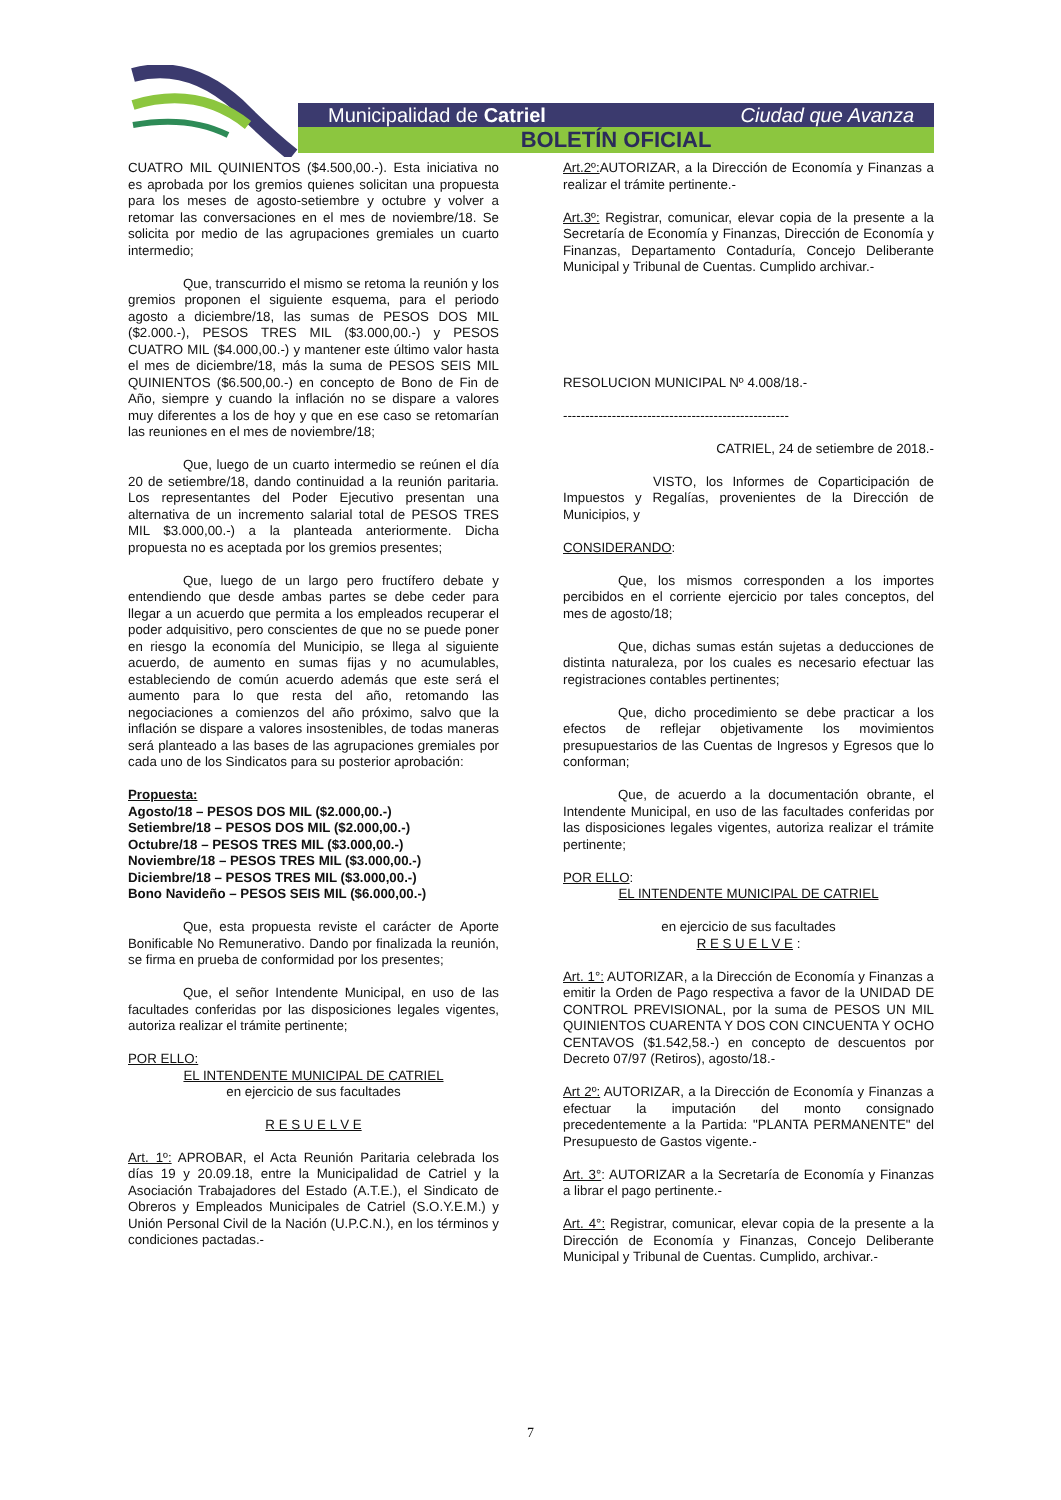Municipalidad de Catriel Ciudad que Avanza
BOLETÍN OFICIAL
CUATRO MIL QUINIENTOS ($4.500,00.-). Esta iniciativa no es aprobada por los gremios quienes solicitan una propuesta para los meses de agosto-setiembre y octubre y volver a retomar las conversaciones en el mes de noviembre/18. Se solicita por medio de las agrupaciones gremiales un cuarto intermedio;
Que, transcurrido el mismo se retoma la reunión y los gremios proponen el siguiente esquema, para el periodo agosto a diciembre/18, las sumas de PESOS DOS MIL ($2.000.-), PESOS TRES MIL ($3.000,00.-) y PESOS CUATRO MIL ($4.000,00.-) y mantener este último valor hasta el mes de diciembre/18, más la suma de PESOS SEIS MIL QUINIENTOS ($6.500,00.-) en concepto de Bono de Fin de Año, siempre y cuando la inflación no se dispare a valores muy diferentes a los de hoy y que en ese caso se retomarían las reuniones en el mes de noviembre/18;
Que, luego de un cuarto intermedio se reúnen el día 20 de setiembre/18, dando continuidad a la reunión paritaria. Los representantes del Poder Ejecutivo presentan una alternativa de un incremento salarial total de PESOS TRES MIL $3.000,00.-) a la planteada anteriormente. Dicha propuesta no es aceptada por los gremios presentes;
Que, luego de un largo pero fructífero debate y entendiendo que desde ambas partes se debe ceder para llegar a un acuerdo que permita a los empleados recuperar el poder adquisitivo, pero conscientes de que no se puede poner en riesgo la economía del Municipio, se llega al siguiente acuerdo, de aumento en sumas fijas y no acumulables, estableciendo de común acuerdo además que este será el aumento para lo que resta del año, retomando las negociaciones a comienzos del año próximo, salvo que la inflación se dispare a valores insostenibles, de todas maneras será planteado a las bases de las agrupaciones gremiales por cada uno de los Sindicatos para su posterior aprobación:
Propuesta:
Agosto/18 – PESOS DOS MIL ($2.000,00.-)
Setiembre/18 – PESOS DOS MIL ($2.000,00.-)
Octubre/18 – PESOS TRES MIL ($3.000,00.-)
Noviembre/18 – PESOS TRES MIL ($3.000,00.-)
Diciembre/18 – PESOS TRES MIL ($3.000,00.-)
Bono Navideño – PESOS SEIS MIL ($6.000,00.-)
Que, esta propuesta reviste el carácter de Aporte Bonificable No Remunerativo. Dando por finalizada la reunión, se firma en prueba de conformidad por los presentes;
Que, el señor Intendente Municipal, en uso de las facultades conferidas por las disposiciones legales vigentes, autoriza realizar el trámite pertinente;
POR ELLO:
EL INTENDENTE MUNICIPAL DE CATRIEL
en ejercicio de sus facultades
R E S U E L V E
Art. 1º: APROBAR, el Acta Reunión Paritaria celebrada los días 19 y 20.09.18, entre la Municipalidad de Catriel y la Asociación Trabajadores del Estado (A.T.E.), el Sindicato de Obreros y Empleados Municipales de Catriel (S.O.Y.E.M.) y Unión Personal Civil de la Nación (U.P.C.N.), en los términos y condiciones pactadas.-
Art.2º: AUTORIZAR, a la Dirección de Economía y Finanzas a realizar el trámite pertinente.-
Art.3º: Registrar, comunicar, elevar copia de la presente a la Secretaría de Economía y Finanzas, Dirección de Economía y Finanzas, Departamento Contaduría, Concejo Deliberante Municipal y Tribunal de Cuentas. Cumplido archivar.-
RESOLUCION MUNICIPAL Nº 4.008/18.-
---------------------------------------------------
CATRIEL, 24 de setiembre de 2018.-
VISTO, los Informes de Coparticipación de Impuestos y Regalías, provenientes de la Dirección de Municipios, y
CONSIDERANDO:
Que, los mismos corresponden a los importes percibidos en el corriente ejercicio por tales conceptos, del mes de agosto/18;
Que, dichas sumas están sujetas a deducciones de distinta naturaleza, por los cuales es necesario efectuar las registraciones contables pertinentes;
Que, dicho procedimiento se debe practicar a los efectos de reflejar objetivamente los movimientos presupuestarios de las Cuentas de Ingresos y Egresos que lo conforman;
Que, de acuerdo a la documentación obrante, el Intendente Municipal, en uso de las facultades conferidas por las disposiciones legales vigentes, autoriza realizar el trámite pertinente;
POR ELLO:
EL INTENDENTE MUNICIPAL DE CATRIEL
en ejercicio de sus facultades
R E S U E L V E :
Art. 1°: AUTORIZAR, a la Dirección de Economía y Finanzas a emitir la Orden de Pago respectiva a favor de la UNIDAD DE CONTROL PREVISIONAL, por la suma de PESOS UN MIL QUINIENTOS CUARENTA Y DOS CON CINCUENTA Y OCHO CENTAVOS ($1.542,58.-) en concepto de descuentos por Decreto 07/97 (Retiros), agosto/18.-
Art 2º: AUTORIZAR, a la Dirección de Economía y Finanzas a efectuar la imputación del monto consignado precedentemente a la Partida: "PLANTA PERMANENTE" del Presupuesto de Gastos vigente.-
Art. 3°: AUTORIZAR a la Secretaría de Economía y Finanzas a librar el pago pertinente.-
Art. 4°: Registrar, comunicar, elevar copia de la presente a la Dirección de Economía y Finanzas, Concejo Deliberante Municipal y Tribunal de Cuentas. Cumplido, archivar.-
7